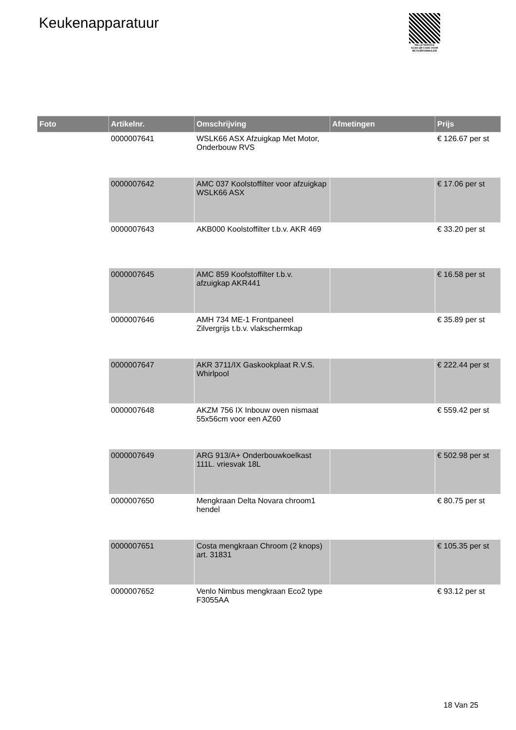Keukenapparatuur
PALLETSERVICE
SCAN QR-CODE VOOR
RETOURFORMULIER
| Foto | Artikelnr. | Omschrijving | Afmetingen | Prijs |
| --- | --- | --- | --- | --- |
| | 0000007641 | WSLK66 ASX Afzuigkap Met Motor, Onderbouw RVS | | € 126.67 per st |
| | 0000007642 | AMC 037 Koolstoffilter voor afzuigkap WSLK66 ASX | | € 17.06 per st |
| | 0000007643 | AKB000 Koolstoffilter t.b.v. AKR 469 | | € 33.20 per st |
| | 0000007645 | AMC 859 Koofstoffilter t.b.v. afzuigkap AKR441 | | € 16.58 per st |
| | 0000007646 | AMH 734 ME-1 Frontpaneel Zilvergrijs t.b.v. vlakschermkap | | € 35.89 per st |
| | 0000007647 | AKR 3711/IX Gaskookplaat R.V.S. Whirlpool | | € 222.44 per st |
| | 0000007648 | AKZM 756 IX Inbouw oven nismaat 55x56cm voor een AZ60 | | € 559.42 per st |
| | 0000007649 | ARG 913/A+ Onderbouwkoelkast 111L. vriesvak 18L | | € 502.98 per st |
| | 0000007650 | Mengkraan Delta Novara chroom1 hendel | | € 80.75 per st |
| | 0000007651 | Costa mengkraan Chroom (2 knops) art. 31831 | | € 105.35 per st |
| | 0000007652 | Venlo Nimbus mengkraan Eco2 type F3055AA | | € 93.12 per st |
18 Van 25